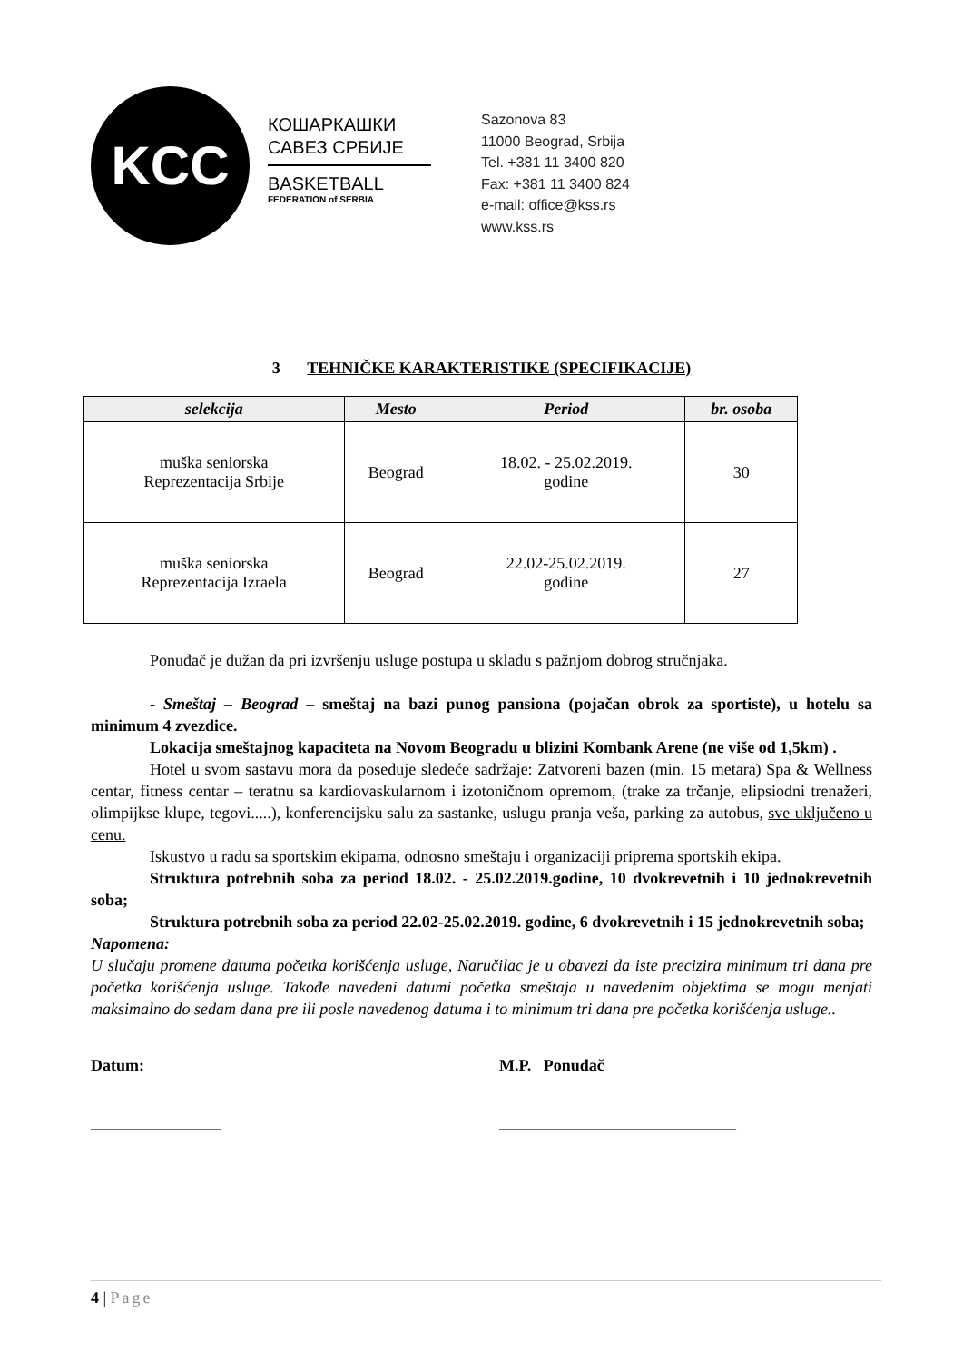KCC
КОШАРКАШКИ
САВЕЗ СРБИЈЕ
BASKETBALL
FEDERATION of SERBIA
Sazonova 83
11000 Beograd, Srbija
Tel. +381 11 3400 820
Fax: +381 11 3400 824
e-mail: office@kss.rs
www.kss.rs
3 TEHNIČKE KARAKTERISTIKE (SPECIFIKACIJE)
| selekcija | Mesto | Period | br. osoba |
| --- | --- | --- | --- |
| muška seniorska Reprezentacija Srbije | Beograd | 18.02. - 25.02.2019. godine | 30 |
| muška seniorska Reprezentacija Izraela | Beograd | 22.02-25.02.2019. godine | 27 |
Ponuđač je dužan da pri izvršenju usluge postupa u skladu s pažnjom dobrog stručnjaka.
- Smeštaj – Beograd – smeštaj na bazi punog pansiona (pojačan obrok za sportiste), u hotelu sa minimum 4 zvezdice.
Lokacija smeštajnog kapaciteta na Novom Beogradu u blizini Kombank Arene (ne više od 1,5km) .
Hotel u svom sastavu mora da poseduje sledeće sadržaje: Zatvoreni bazen (min. 15 metara) Spa & Wellness centar, fitness centar – teratnu sa kardiovaskularnom i izotoničnom opremom, (trake za trčanje, elipsiodni trenažeri, olimpijkse klupe, tegovi.....), konferencijsku salu za sastanke, uslugu pranja veša, parking za autobus, sve uključeno u cenu.
Iskustvo u radu sa sportskim ekipama, odnosno smeštaju i organizaciji priprema sportskih ekipa.
Struktura potrebnih soba za period 18.02. - 25.02.2019.godine, 10 dvokrevetnih i 10 jednokrevetnih soba;
Struktura potrebnih soba za period 22.02-25.02.2019. godine, 6 dvokrevetnih i 15 jednokrevetnih soba;
Napomena:
U slučaju promene datuma početka korišćenja usluge, Naručilac je u obavezi da iste precizira minimum tri dana pre početka korišćenja usluge. Takođe navedeni datumi početka smeštaja u navedenim objektima se mogu menjati maksimalno do sedam dana pre ili posle navedenog datuma i to minimum tri dana pre početka korišćenja usluge..
Datum:
________________
M.P. Ponuđač
_____________________________
4 | Page